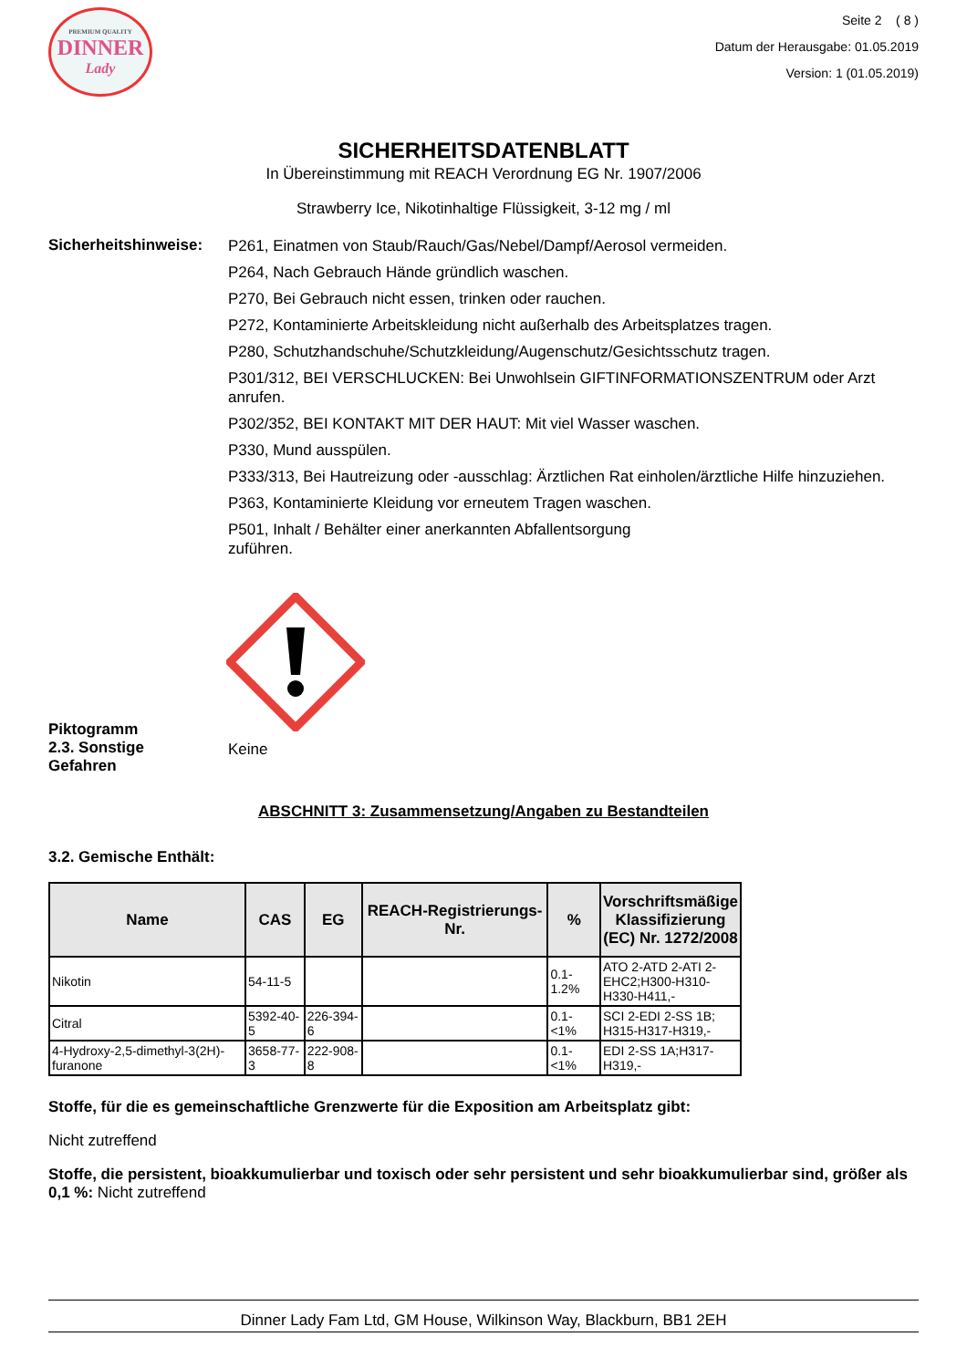PREMIUM QUALITY
DINNER
Lady
Seite 2 ( 8 )
Datum der Herausgabe: 01.05.2019
Version: 1 (01.05.2019)
SICHERHEITSDATENBLATT
In Übereinstimmung mit REACH Verordnung EG Nr. 1907/2006
Strawberry Ice, Nikotinhaltige Flüssigkeit, 3-12 mg / ml
Sicherheitshinweise:
P261, Einatmen von Staub/Rauch/Gas/Nebel/Dampf/Aerosol vermeiden.
P264, Nach Gebrauch Hände gründlich waschen.
P270, Bei Gebrauch nicht essen, trinken oder rauchen.
P272, Kontaminierte Arbeitskleidung nicht außerhalb des Arbeitsplatzes tragen.
P280, Schutzhandschuhe/Schutzkleidung/Augenschutz/Gesichtsschutz tragen.
P301/312, BEI VERSCHLUCKEN: Bei Unwohlsein GIFTINFORMATIONSZENTRUM oder Arzt anrufen.
P302/352, BEI KONTAKT MIT DER HAUT: Mit viel Wasser waschen.
P330, Mund ausspülen.
P333/313, Bei Hautreizung oder -ausschlag: Ärztlichen Rat einholen/ärztliche Hilfe hinzuziehen.
P363, Kontaminierte Kleidung vor erneutem Tragen waschen.
P501, Inhalt / Behälter einer anerkannten Abfallentsorgung
zuführen.
Piktogramm
2.3. Sonstige
Gefahren
Keine
ABSCHNITT 3: Zusammensetzung/Angaben zu Bestandteilen
3.2. Gemische Enthält:
| Name | CAS | EG | REACH-Registrierungs-Nr. | % | Vorschriftsmäßige Klassifizierung (EC) Nr. 1272/2008 |
| --- | --- | --- | --- | --- | --- |
| Nikotin | 54-11-5 | | | 0.1-1.2% | ATO 2-ATD 2-ATI 2-EHC2;H300-H310-H330-H411,- |
| Citral | 5392-40-5 | 226-394-6 | | 0.1-<1% | SCI 2-EDI 2-SS 1B; H315-H317-H319,- |
| 4-Hydroxy-2,5-dimethyl-3(2H)-furanone | 3658-77-3 | 222-908-8 | | 0.1-<1% | EDI 2-SS 1A;H317-H319,- |
Stoffe, für die es gemeinschaftliche Grenzwerte für die Exposition am Arbeitsplatz gibt:
Nicht zutreffend
Stoffe, die persistent, bioakkumulierbar und toxisch oder sehr persistent und sehr bioakkumulierbar sind, größer als 0,1 %: Nicht zutreffend
Dinner Lady Fam Ltd, GM House, Wilkinson Way, Blackburn, BB1 2EH